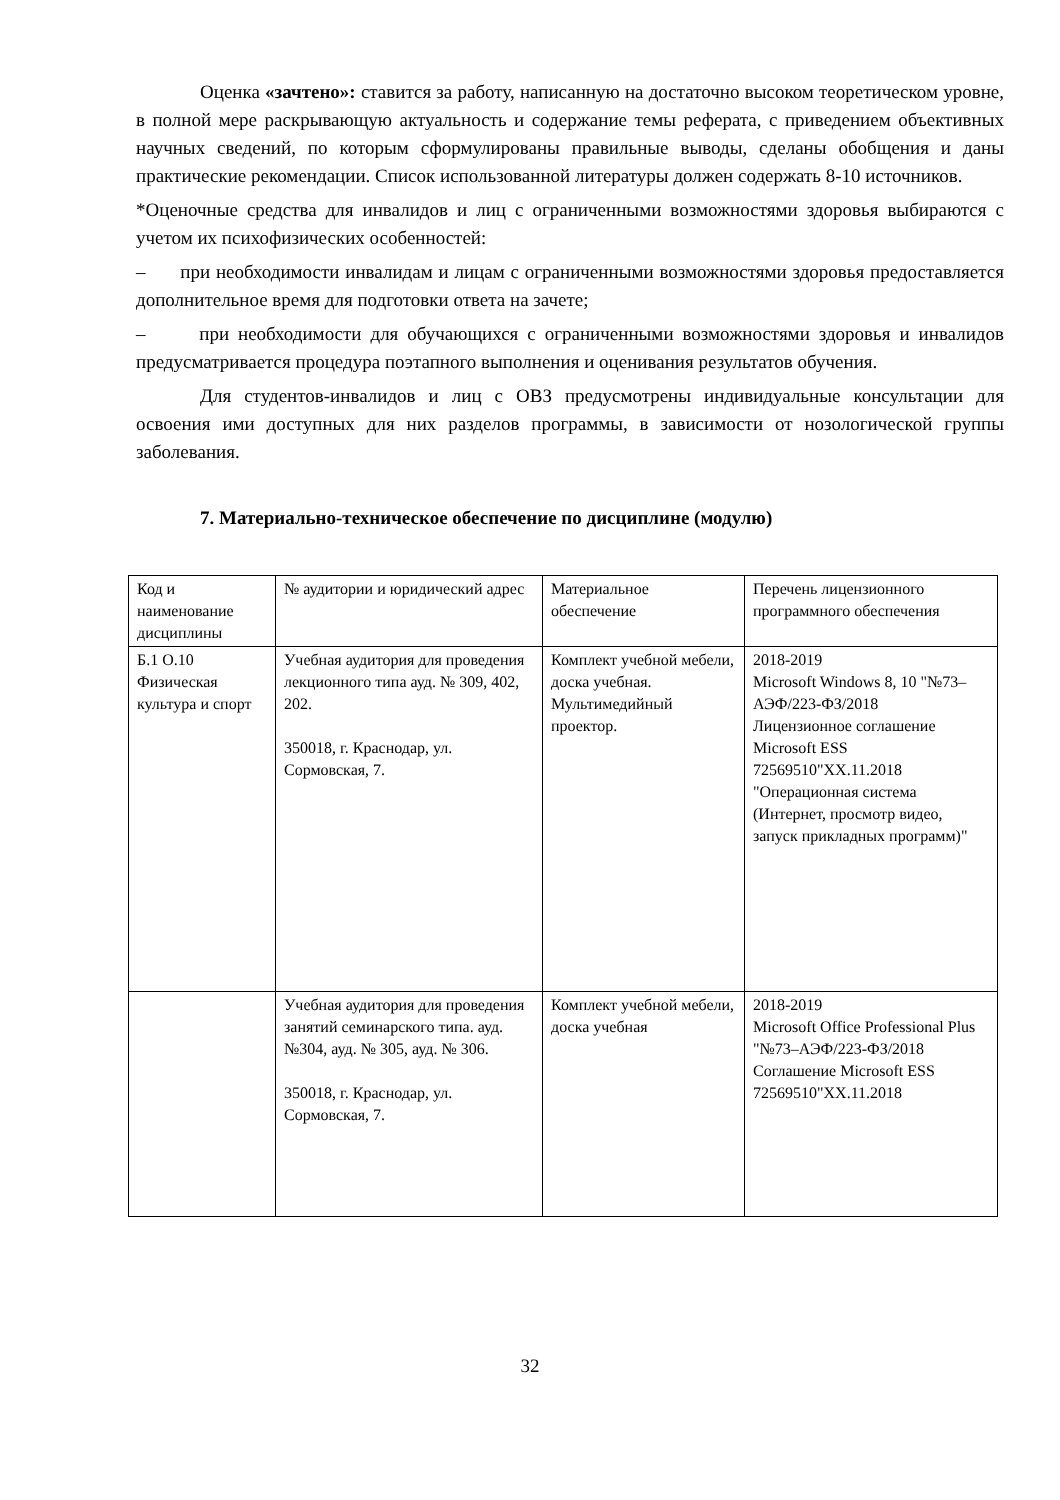Оценка «зачтено»: ставится за работу, написанную на достаточно высоком теоретическом уровне, в полной мере раскрывающую актуальность и содержание темы реферата, с приведением объективных научных сведений, по которым сформулированы правильные выводы, сделаны обобщения и даны практические рекомендации. Список использованной литературы должен содержать 8-10 источников.
*Оценочные средства для инвалидов и лиц с ограниченными возможностями здоровья выбираются с учетом их психофизических особенностей:
– при необходимости инвалидам и лицам с ограниченными возможностями здоровья предоставляется дополнительное время для подготовки ответа на зачете;
– при необходимости для обучающихся с ограниченными возможностями здоровья и инвалидов предусматривается процедура поэтапного выполнения и оценивания результатов обучения.
Для студентов-инвалидов и лиц с ОВЗ предусмотрены индивидуальные консультации для освоения ими доступных для них разделов программы, в зависимости от нозологической группы заболевания.
7. Материально-техническое обеспечение по дисциплине (модулю)
| Код и наименование дисциплины | № аудитории и юридический адрес | Материальное обеспечение | Перечень лицензионного программного обеспечения |
| Б.1 О.10 Физическая культура и спорт | Учебная аудитория для проведения лекционного типа ауд. № 309, 402, 202. 350018, г. Краснодар, ул. Сормовская, 7. | Комплект учебной мебели, доска учебная. Мультимедийный проектор. | 2018-2019 Microsoft Windows 8, 10 "№73–АЭФ/223-ФЗ/2018 Лицензионное соглашение Microsoft ESS 72569510"XX.11.2018 "Операционная система (Интернет, просмотр видео, запуск прикладных программ)" |
| | Учебная аудитория для проведения занятий семинарского типа. ауд. №304, ауд. № 305, ауд. № 306. 350018, г. Краснодар, ул. Сормовская, 7. | Комплект учебной мебели, доска учебная | 2018-2019 Microsoft Office Professional Plus "№73–АЭФ/223-ФЗ/2018 Соглашение Microsoft ESS 72569510"XX.11.2018 |
32